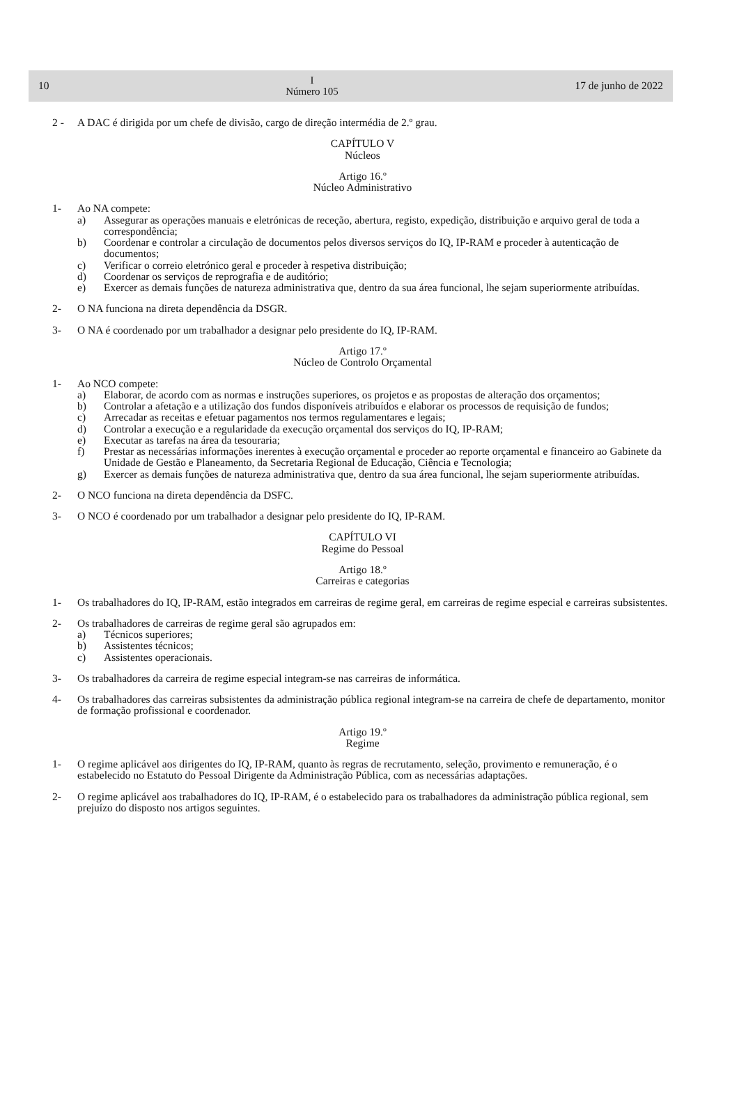10 I
Número 105 17 de junho de 2022
2 - A DAC é dirigida por um chefe de divisão, cargo de direção intermédia de 2.º grau.
CAPÍTULO V
Núcleos
Artigo 16.º
Núcleo Administrativo
1- Ao NA compete:
a) Assegurar as operações manuais e eletrónicas de receção, abertura, registo, expedição, distribuição e arquivo geral de toda a correspondência;
b) Coordenar e controlar a circulação de documentos pelos diversos serviços do IQ, IP-RAM e proceder à autenticação de documentos;
c) Verificar o correio eletrónico geral e proceder à respetiva distribuição;
d) Coordenar os serviços de reprografia e de auditório;
e) Exercer as demais funções de natureza administrativa que, dentro da sua área funcional, lhe sejam superiormente atribuídas.
2- O NA funciona na direta dependência da DSGR.
3- O NA é coordenado por um trabalhador a designar pelo presidente do IQ, IP-RAM.
Artigo 17.º
Núcleo de Controlo Orçamental
1- Ao NCO compete:
a) Elaborar, de acordo com as normas e instruções superiores, os projetos e as propostas de alteração dos orçamentos;
b) Controlar a afetação e a utilização dos fundos disponíveis atribuídos e elaborar os processos de requisição de fundos;
c) Arrecadar as receitas e efetuar pagamentos nos termos regulamentares e legais;
d) Controlar a execução e a regularidade da execução orçamental dos serviços do IQ, IP-RAM;
e) Executar as tarefas na área da tesouraria;
f) Prestar as necessárias informações inerentes à execução orçamental e proceder ao reporte orçamental e financeiro ao Gabinete da Unidade de Gestão e Planeamento, da Secretaria Regional de Educação, Ciência e Tecnologia;
g) Exercer as demais funções de natureza administrativa que, dentro da sua área funcional, lhe sejam superiormente atribuídas.
2- O NCO funciona na direta dependência da DSFC.
3- O NCO é coordenado por um trabalhador a designar pelo presidente do IQ, IP-RAM.
CAPÍTULO VI
Regime do Pessoal
Artigo 18.º
Carreiras e categorias
1- Os trabalhadores do IQ, IP-RAM, estão integrados em carreiras de regime geral, em carreiras de regime especial e carreiras subsistentes.
2- Os trabalhadores de carreiras de regime geral são agrupados em:
a) Técnicos superiores;
b) Assistentes técnicos;
c) Assistentes operacionais.
3- Os trabalhadores da carreira de regime especial integram-se nas carreiras de informática.
4- Os trabalhadores das carreiras subsistentes da administração pública regional integram-se na carreira de chefe de departamento, monitor de formação profissional e coordenador.
Artigo 19.º
Regime
1- O regime aplicável aos dirigentes do IQ, IP-RAM, quanto às regras de recrutamento, seleção, provimento e remuneração, é o estabelecido no Estatuto do Pessoal Dirigente da Administração Pública, com as necessárias adaptações.
2- O regime aplicável aos trabalhadores do IQ, IP-RAM, é o estabelecido para os trabalhadores da administração pública regional, sem prejuízo do disposto nos artigos seguintes.